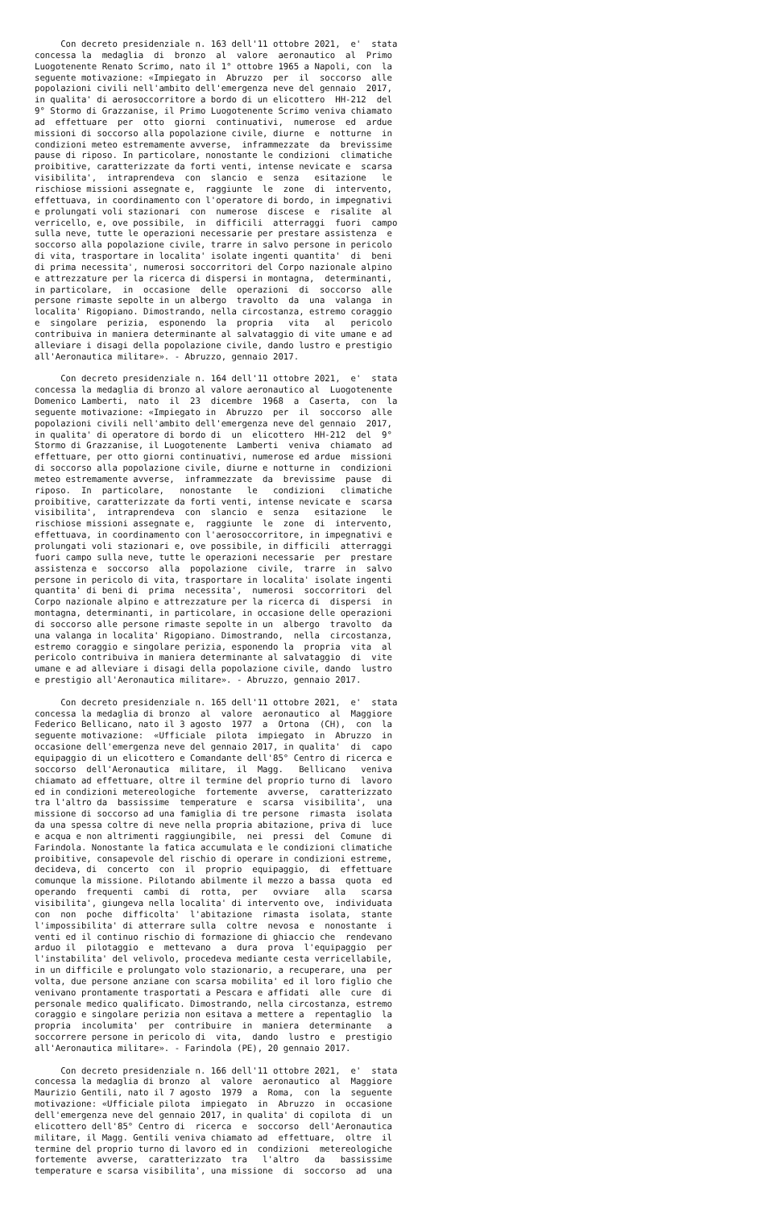Con decreto presidenziale n. 163 dell'11 ottobre 2021,  e'  stata
concessa la  medaglia  di  bronzo  al  valore  aeronautico  al  Primo
Luogotenente Renato Scrimo, nato il 1° ottobre 1965 a Napoli, con  la
seguente motivazione: «Impiegato in  Abruzzo  per  il  soccorso  alle
popolazioni civili nell'ambito dell'emergenza neve del gennaio  2017,
in qualita' di aerosoccorritore a bordo di un elicottero  HH-212  del
9° Stormo di Grazzanise, il Primo Luogotenente Scrimo veniva chiamato
ad  effettuare  per  otto  giorni  continuativi,  numerose  ed  ardue
missioni di soccorso alla popolazione civile, diurne  e  notturne  in
condizioni meteo estremamente avverse,  inframmezzate  da  brevissime
pause di riposo. In particolare, nonostante le condizioni  climatiche
proibitive, caratterizzate da forti venti, intense nevicate e  scarsa
visibilita',  intraprendeva  con  slancio  e  senza   esitazione   le
rischiose missioni assegnate e,  raggiunte  le  zone  di  intervento,
effettuava, in coordinamento con l'operatore di bordo, in impegnativi
e prolungati voli stazionari  con  numerose  discese  e  risalite  al
verricello, e, ove possibile,  in  difficili  atterraggi  fuori  campo
sulla neve, tutte le operazioni necessarie per prestare assistenza  e
soccorso alla popolazione civile, trarre in salvo persone in pericolo
di vita, trasportare in localita' isolate ingenti quantita'  di  beni
di prima necessita', numerosi soccorritori del Corpo nazionale alpino
e attrezzature per la ricerca di dispersi in montagna,  determinanti,
in particolare,  in  occasione  delle  operazioni  di  soccorso  alle
persone rimaste sepolte in un albergo  travolto  da  una  valanga  in
localita' Rigopiano. Dimostrando, nella circostanza, estremo coraggio
e  singolare  perizia,  esponendo  la  propria   vita   al   pericolo
contribuiva in maniera determinante al salvataggio di vite umane e ad
alleviare i disagi della popolazione civile, dando lustro e prestigio
all'Aeronautica militare». - Abruzzo, gennaio 2017.

     Con decreto presidenziale n. 164 dell'11 ottobre 2021,  e'  stata
concessa la medaglia di bronzo al valore aeronautico al  Luogotenente
Domenico Lamberti,  nato  il  23  dicembre  1968  a  Caserta,  con  la
seguente motivazione: «Impiegato in  Abruzzo  per  il  soccorso  alle
popolazioni civili nell'ambito dell'emergenza neve del gennaio  2017,
in qualita' di operatore di bordo di  un  elicottero  HH-212  del  9°
Stormo di Grazzanise, il Luogotenente  Lamberti  veniva  chiamato  ad
effettuare, per otto giorni continuativi, numerose ed ardue  missioni
di soccorso alla popolazione civile, diurne e notturne in  condizioni
meteo estremamente avverse,  inframmezzate  da  brevissime  pause  di
riposo.  In  particolare,   nonostante   le   condizioni   climatiche
proibitive, caratterizzate da forti venti, intense nevicate e  scarsa
visibilita',  intraprendeva  con  slancio  e  senza   esitazione   le
rischiose missioni assegnate e,  raggiunte  le  zone  di  intervento,
effettuava, in coordinamento con l'aerosoccorritore, in impegnativi e
prolungati voli stazionari e, ove possibile, in difficili  atterraggi
fuori campo sulla neve, tutte le operazioni necessarie  per  prestare
assistenza e  soccorso  alla  popolazione  civile,  trarre  in  salvo
persone in pericolo di vita, trasportare in localita' isolate ingenti
quantita' di beni di  prima  necessita',  numerosi  soccorritori  del
Corpo nazionale alpino e attrezzature per la ricerca di  dispersi  in
montagna, determinanti, in particolare, in occasione delle operazioni
di soccorso alle persone rimaste sepolte in un  albergo  travolto  da
una valanga in localita' Rigopiano. Dimostrando,  nella  circostanza,
estremo coraggio e singolare perizia, esponendo la  propria  vita  al
pericolo contribuiva in maniera determinante al salvataggio  di  vite
umane e ad alleviare i disagi della popolazione civile, dando  lustro
e prestigio all'Aeronautica militare». - Abruzzo, gennaio 2017.

     Con decreto presidenziale n. 165 dell'11 ottobre 2021,  e'  stata
concessa la medaglia di bronzo  al  valore  aeronautico  al  Maggiore
Federico Bellicano, nato il 3 agosto  1977  a  Ortona  (CH),  con  la
seguente motivazione:  «Ufficiale  pilota  impiegato  in  Abruzzo  in
occasione dell'emergenza neve del gennaio 2017, in qualita'  di  capo
equipaggio di un elicottero e Comandante dell'85° Centro di ricerca e
soccorso  dell'Aeronautica  militare,  il  Magg.   Bellicano   veniva
chiamato ad effettuare, oltre il termine del proprio turno di  lavoro
ed in condizioni metereologiche  fortemente  avverse,  caratterizzato
tra l'altro da  bassissime  temperature  e  scarsa  visibilita',  una
missione di soccorso ad una famiglia di tre persone  rimasta  isolata
da una spessa coltre di neve nella propria abitazione, priva di  luce
e acqua e non altrimenti raggiungibile,  nei  pressi  del  Comune  di
Farindola. Nonostante la fatica accumulata e le condizioni climatiche
proibitive, consapevole del rischio di operare in condizioni estreme,
decideva, di  concerto  con  il  proprio  equipaggio,  di  effettuare
comunque la missione. Pilotando abilmente il mezzo a bassa  quota  ed
operando  frequenti  cambi  di  rotta,  per   ovviare   alla   scarsa
visibilita', giungeva nella localita' di intervento ove,  individuata
con  non  poche  difficolta'  l'abitazione  rimasta  isolata,  stante
l'impossibilita' di atterrare sulla  coltre  nevosa  e  nonostante  i
venti ed il continuo rischio di formazione di ghiaccio che  rendevano
arduo il  pilotaggio  e  mettevano  a  dura  prova  l'equipaggio  per
l'instabilita' del velivolo, procedeva mediante cesta verricellabile,
in un difficile e prolungato volo stazionario, a recuperare, una  per
volta, due persone anziane con scarsa mobilita' ed il loro figlio che
venivano prontamente trasportati a Pescara e affidati  alle  cure  di
personale medico qualificato. Dimostrando, nella circostanza, estremo
coraggio e singolare perizia non esitava a mettere a  repentaglio  la
propria  incolumita'  per  contribuire  in  maniera  determinante   a
soccorrere persone in pericolo di  vita,  dando  lustro  e  prestigio
all'Aeronautica militare». - Farindola (PE), 20 gennaio 2017.

     Con decreto presidenziale n. 166 dell'11 ottobre 2021,  e'  stata
concessa la medaglia di bronzo  al  valore  aeronautico  al  Maggiore
Maurizio Gentili, nato il 7 agosto  1979  a  Roma,  con  la  seguente
motivazione: «Ufficiale pilota  impiegato  in  Abruzzo  in  occasione
dell'emergenza neve del gennaio 2017, in qualita' di copilota  di  un
elicottero dell'85° Centro di  ricerca  e  soccorso  dell'Aeronautica
militare, il Magg. Gentili veniva chiamato ad  effettuare,  oltre  il
termine del proprio turno di lavoro ed in  condizioni  metereologiche
fortemente  avverse,  caratterizzato  tra   l'altro   da   bassissime
temperature e scarsa visibilita', una missione  di  soccorso  ad  una